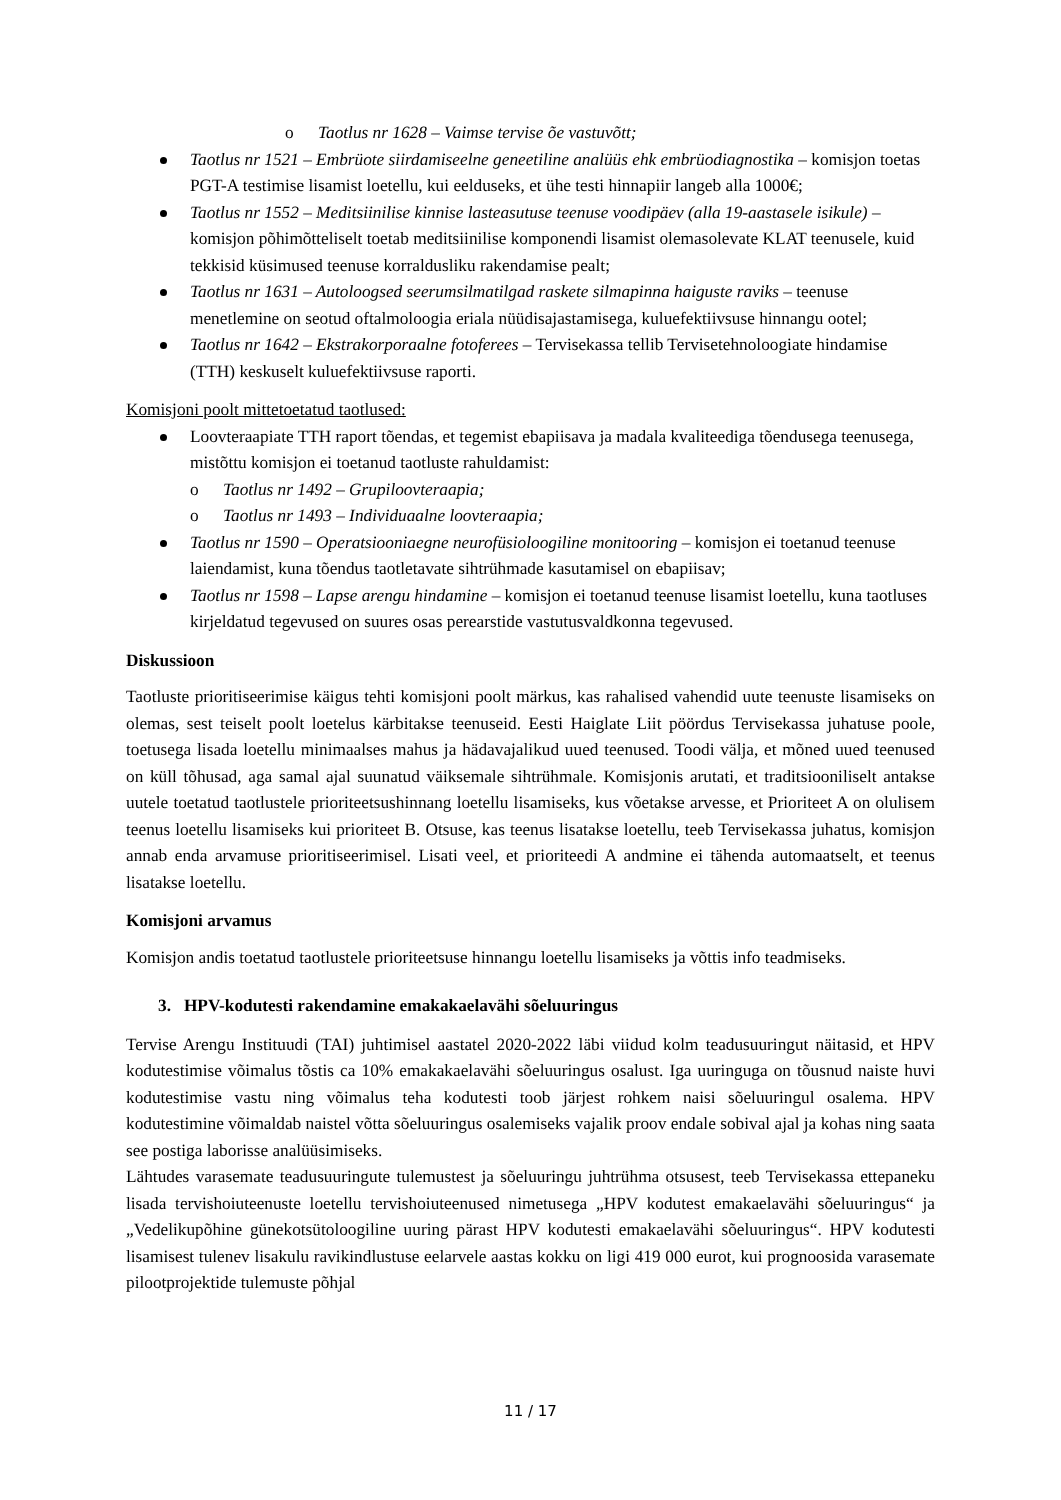o Taotlus nr 1628 – Vaimse tervise õe vastuvõtt;
Taotlus nr 1521 – Embrüote siirdamiseelne geneetiline analüüs ehk embrüodiagnostika – komisjon toetas PGT-A testimise lisamist loetellu, kui eelduseks, et ühe testi hinnapiir langeb alla 1000€;
Taotlus nr 1552 – Meditsiinilise kinnise lasteasutuse teenuse voodipäev (alla 19-aastasele isikule) – komisjon põhimõtteliselt toetab meditsiinilise komponendi lisamist olemasolevate KLAT teenusele, kuid tekkisid küsimused teenuse korraldusliku rakendamise pealt;
Taotlus nr 1631 – Autoloogsed seerumsilmatilgad raskete silmapinna haiguste raviks – teenuse menetlemine on seotud oftalmoloogia eriala nüüdisajastamisega, kuluefektiivsuse hinnangu ootel;
Taotlus nr 1642 – Ekstrakorporaalne fotoferees – Tervisekassa tellib Tervisetehnoloogiate hindamise (TTH) keskuselt kuluefektiivsuse raporti.
Komisjoni poolt mittetoetatud taotlused:
Loovteraapiate TTH raport tõendas, et tegemist ebapiisava ja madala kvaliteediga tõendusega teenusega, mistõttu komisjon ei toetanud taotluste rahuldamist:
o Taotlus nr 1492 – Grupiloovteraapia;
o Taotlus nr 1493 – Individuaalne loovteraapia;
Taotlus nr 1590 – Operatsiooniaegne neurofüsioloogiline monitooring – komisjon ei toetanud teenuse laiendamist, kuna tõendus taotletavate sihtrühmade kasutamisel on ebapiisav;
Taotlus nr 1598 – Lapse arengu hindamine – komisjon ei toetanud teenuse lisamist loetellu, kuna taotluses kirjeldatud tegevused on suures osas perearstide vastutusvaldkonna tegevused.
Diskussioon
Taotluste prioritiseerimise käigus tehti komisjoni poolt märkus, kas rahalised vahendid uute teenuste lisamiseks on olemas, sest teiselt poolt loetelus kärbitakse teenuseid. Eesti Haiglate Liit pöördus Tervisekassa juhatuse poole, toetusega lisada loetellu minimaalses mahus ja hädavajalikud uued teenused. Toodi välja, et mõned uued teenused on küll tõhusad, aga samal ajal suunatud väiksemale sihtrühmale. Komisjonis arutati, et traditsiooniliselt antakse uutele toetatud taotlustele prioriteetsushinnang loetellu lisamiseks, kus võetakse arvesse, et Prioriteet A on olulisem teenus loetellu lisamiseks kui prioriteet B. Otsuse, kas teenus lisatakse loetellu, teeb Tervisekassa juhatus, komisjon annab enda arvamuse prioritiseerimisel. Lisati veel, et prioriteedi A andmine ei tähenda automaatselt, et teenus lisatakse loetellu.
Komisjoni arvamus
Komisjon andis toetatud taotlustele prioriteetsuse hinnangu loetellu lisamiseks ja võttis info teadmiseks.
3. HPV-kodutesti rakendamine emakakaelavähi sõeluuringus
Tervise Arengu Instituudi (TAI) juhtimisel aastatel 2020-2022 läbi viidud kolm teadusuuringut näitasid, et HPV kodutestimise võimalus tõstis ca 10% emakakaelavähi sõeluuringus osalust. Iga uuringuga on tõusnud naiste huvi kodutestimise vastu ning võimalus teha kodutesti toob järjest rohkem naisi sõeluuringul osalema. HPV kodutestimine võimaldab naistel võtta sõeluuringus osalemiseks vajalik proov endale sobival ajal ja kohas ning saata see postiga laborisse analüüsimiseks.
Lähtudes varasemate teadusuuringute tulemustest ja sõeluuringu juhtrühma otsusest, teeb Tervisekassa ettepaneku lisada tervishoiuteenuste loetellu tervishoiuteenused nimetusega „HPV kodutest emakaelavähi sõeluuringus“ ja „Vedelikupõhine günekotsütoloogiline uuring pärast HPV kodutesti emakaelavähi sõeluuringus“. HPV kodutesti lisamisest tulenev lisakulu ravikindlustuse eelarvele aastas kokku on ligi 419 000 eurot, kui prognoosida varasemate pilootprojektide tulemuste põhjal
11 / 17